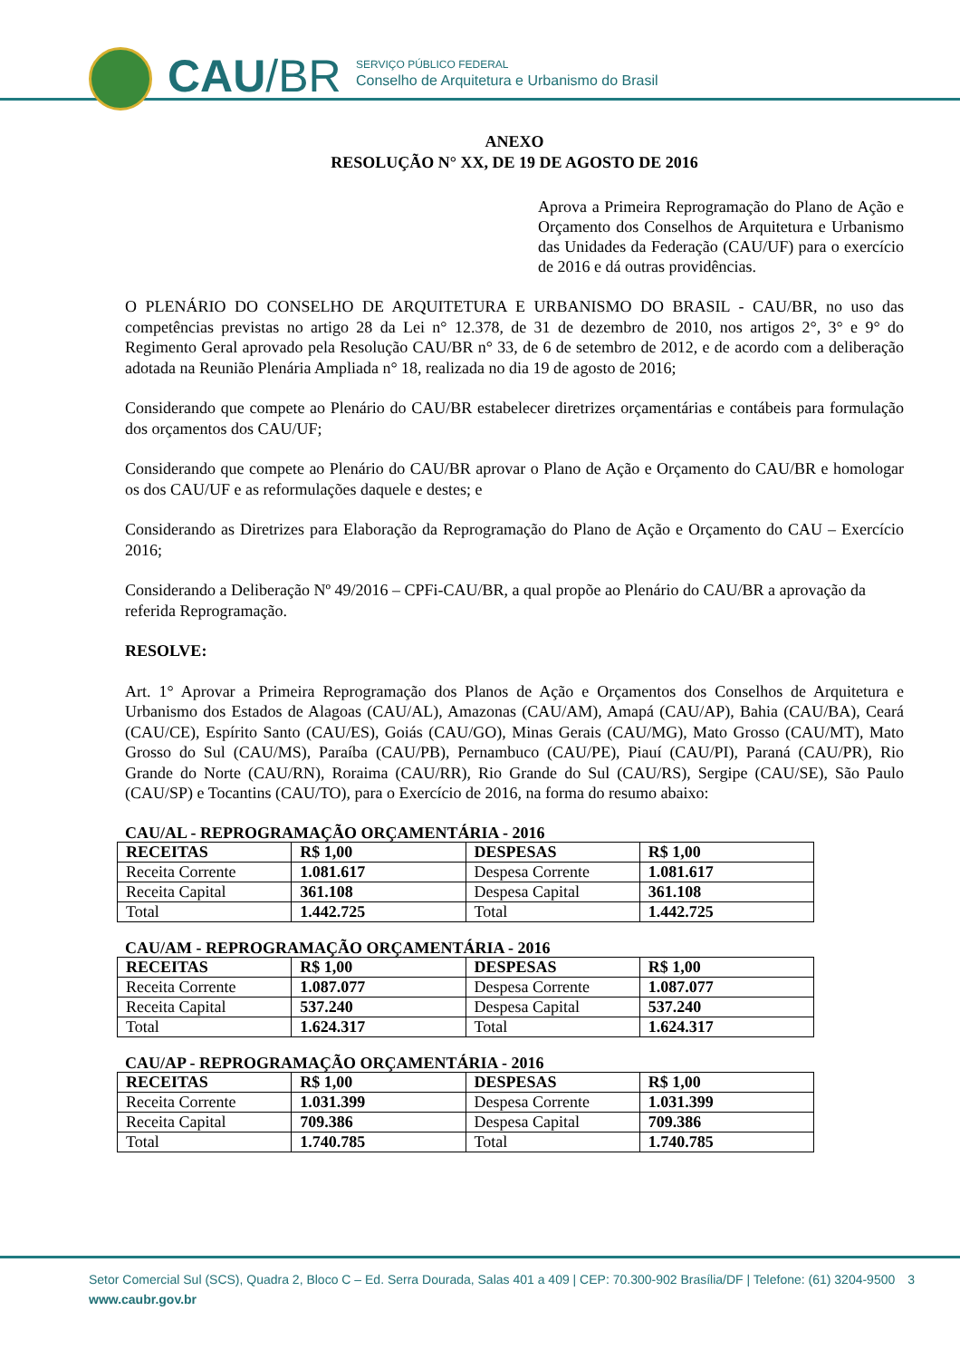CAU/BR
SERVIÇO PÚBLICO FEDERAL
Conselho de Arquitetura e Urbanismo do Brasil
ANEXO
RESOLUÇÃO N° XX, DE 19 DE AGOSTO DE 2016
Aprova a Primeira Reprogramação do Plano de Ação e Orçamento dos Conselhos de Arquitetura e Urbanismo das Unidades da Federação (CAU/UF) para o exercício de 2016 e dá outras providências.
O PLENÁRIO DO CONSELHO DE ARQUITETURA E URBANISMO DO BRASIL - CAU/BR, no uso das competências previstas no artigo 28 da Lei n° 12.378, de 31 de dezembro de 2010, nos artigos 2°, 3° e 9° do Regimento Geral aprovado pela Resolução CAU/BR n° 33, de 6 de setembro de 2012, e de acordo com a deliberação adotada na Reunião Plenária Ampliada n° 18, realizada no dia 19 de agosto de 2016;
Considerando que compete ao Plenário do CAU/BR estabelecer diretrizes orçamentárias e contábeis para formulação dos orçamentos dos CAU/UF;
Considerando que compete ao Plenário do CAU/BR aprovar o Plano de Ação e Orçamento do CAU/BR e homologar os dos CAU/UF e as reformulações daquele e destes; e
Considerando as Diretrizes para Elaboração da Reprogramação do Plano de Ação e Orçamento do CAU – Exercício 2016;
Considerando a Deliberação Nº 49/2016 – CPFi-CAU/BR, a qual propõe ao Plenário do CAU/BR a aprovação da referida Reprogramação.
RESOLVE:
Art. 1° Aprovar a Primeira Reprogramação dos Planos de Ação e Orçamentos dos Conselhos de Arquitetura e Urbanismo dos Estados de Alagoas (CAU/AL), Amazonas (CAU/AM), Amapá (CAU/AP), Bahia (CAU/BA), Ceará (CAU/CE), Espírito Santo (CAU/ES), Goiás (CAU/GO), Minas Gerais (CAU/MG), Mato Grosso (CAU/MT), Mato Grosso do Sul (CAU/MS), Paraíba (CAU/PB), Pernambuco (CAU/PE), Piauí (CAU/PI), Paraná (CAU/PR), Rio Grande do Norte (CAU/RN), Roraima (CAU/RR), Rio Grande do Sul (CAU/RS), Sergipe (CAU/SE), São Paulo (CAU/SP) e Tocantins (CAU/TO), para o Exercício de 2016, na forma do resumo abaixo:
CAU/AL - REPROGRAMAÇÃO ORÇAMENTÁRIA - 2016
| RECEITAS | R$ 1,00 | DESPESAS | R$ 1,00 |
| --- | --- | --- | --- |
| Receita Corrente | 1.081.617 | Despesa Corrente | 1.081.617 |
| Receita Capital | 361.108 | Despesa Capital | 361.108 |
| Total | 1.442.725 | Total | 1.442.725 |
CAU/AM - REPROGRAMAÇÃO ORÇAMENTÁRIA - 2016
| RECEITAS | R$ 1,00 | DESPESAS | R$ 1,00 |
| --- | --- | --- | --- |
| Receita Corrente | 1.087.077 | Despesa Corrente | 1.087.077 |
| Receita Capital | 537.240 | Despesa Capital | 537.240 |
| Total | 1.624.317 | Total | 1.624.317 |
CAU/AP - REPROGRAMAÇÃO ORÇAMENTÁRIA - 2016
| RECEITAS | R$ 1,00 | DESPESAS | R$ 1,00 |
| --- | --- | --- | --- |
| Receita Corrente | 1.031.399 | Despesa Corrente | 1.031.399 |
| Receita Capital | 709.386 | Despesa Capital | 709.386 |
| Total | 1.740.785 | Total | 1.740.785 |
Setor Comercial Sul (SCS), Quadra 2, Bloco C – Ed. Serra Dourada, Salas 401 a 409 | CEP: 70.300-902 Brasília/DF | Telefone: (61) 3204-9500 3
www.caubr.gov.br